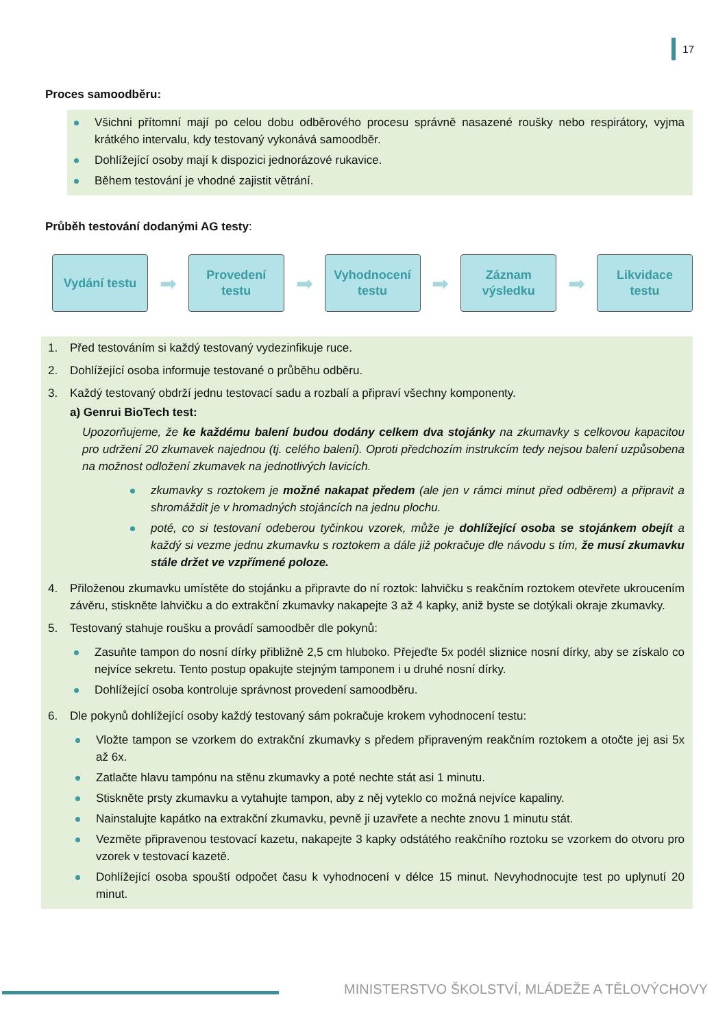17
Proces samoodběru:
Všichni přítomní mají po celou dobu odběrového procesu správně nasazené roušky nebo respirátory, vyjma krátkého intervalu, kdy testovaný vykonává samoodběr.
Dohlížející osoby mají k dispozici jednorázové rukavice.
Během testování je vhodné zajistit větrání.
Průběh testování dodanými AG testy:
Vydání testu
➡
Provedení
testu
➡
Vyhodnocení
testu
➡
Záznam
výsledku
➡
Likvidace
testu
1. Před testováním si každý testovaný vydezinfikuje ruce.
2. Dohlížející osoba informuje testované o průběhu odběru.
3. Každý testovaný obdrží jednu testovací sadu a rozbalí a připraví všechny komponenty.
a) Genrui BioTech test:
Upozorňujeme, že ke každému balení budou dodány celkem dva stojánky na zkumavky s celkovou kapacitou pro udržení 20 zkumavek najednou (tj. celého balení). Oproti předchozím instrukcím tedy nejsou balení uzpůsobena na možnost odložení zkumavek na jednotlivých lavicích.
zkumavky s roztokem je možné nakapat předem (ale jen v rámci minut před odběrem) a připravit a shromáždit je v hromadných stojáncích na jednu plochu.
poté, co si testovaní odeberou tyčinkou vzorek, může je dohlížející osoba se stojánkem obejít a každý si vezme jednu zkumavku s roztokem a dále již pokračuje dle návodu s tím, že musí zkumavku stále držet ve vzpřímené poloze.
4. Přiloženou zkumavku umístěte do stojánku a připravte do ní roztok: lahvičku s reakčním roztokem otevřete ukroucením závěru, stiskněte lahvičku a do extrakční zkumavky nakapejte 3 až 4 kapky, aniž byste se dotýkali okraje zkumavky.
5. Testovaný stahuje roušku a provádí samoodběr dle pokynů:
Zasuňte tampon do nosní dírky přibližně 2,5 cm hluboko. Přejeďte 5x podél sliznice nosní dírky, aby se získalo co nejvíce sekretu. Tento postup opakujte stejným tamponem i u druhé nosní dírky.
Dohlížející osoba kontroluje správnost provedení samoodběru.
6. Dle pokynů dohlížející osoby každý testovaný sám pokračuje krokem vyhodnocení testu:
Vložte tampon se vzorkem do extrakční zkumavky s předem připraveným reakčním roztokem a otočte jej asi 5x až 6x.
Zatlačte hlavu tampónu na stěnu zkumavky a poté nechte stát asi 1 minutu.
Stiskněte prsty zkumavku a vytahujte tampon, aby z něj vyteklo co možná nejvíce kapaliny.
Nainstalujte kapátko na extrakční zkumavku, pevně ji uzavřete a nechte znovu 1 minutu stát.
Vezměte připravenou testovací kazetu, nakapejte 3 kapky odstátého reakčního roztoku se vzorkem do otvoru pro vzorek v testovací kazetě.
Dohlížející osoba spouští odpočet času k vyhodnocení v délce 15 minut. Nevyhodnocujte test po uplynutí 20 minut.
MINISTERSTVO ŠKOLSTVÍ, MLÁDEŽE A TĚLOVÝCHOVY